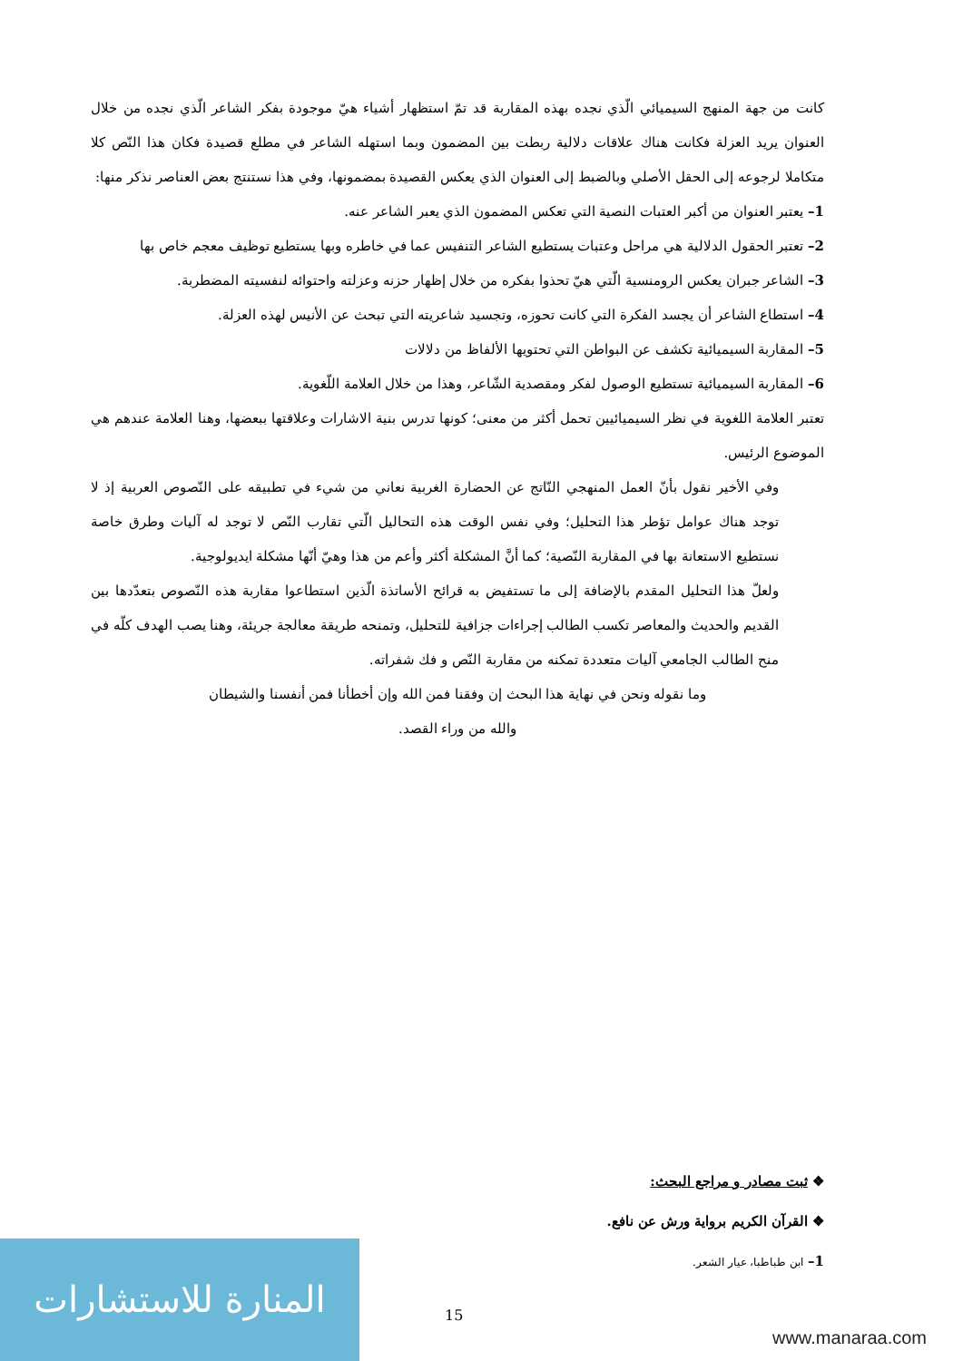كانت من جهة المنهج السيميائي الّذي نجده بهذه المقاربة قد تمّ استظهار أشياء هيّ موجودة بفكر الشاعر الّذي نجده من خلال العنوان يريد العزلة فكانت هناك علاقات دلالية ربطت بين المضمون وبما استهله الشاعر في مطلع قصيدة فكان هذا النّص كلا متكاملا لرجوعه إلى الحقل الأصلي وبالضبط إلى العنوان الذي يعكس القصيدة بمضمونها، وفي هذا نستنتج بعض العناصر نذكر منها:
1– يعتبر العنوان من أكبر العتبات النصية التي تعكس المضمون الذي يعبر الشاعر عنه.
2– تعتبر الحقول الدلالية هي مراحل وعتبات يستطيع الشاعر التنفيس عما في خاطره وبها يستطيع توظيف معجم خاص بها
3– الشاعر جبران يعكس الرومنسية الّتي هيّ تحذوا بفكره من خلال إظهار حزنه وعزلته واحتوائه لنفسيته المضطربة.
4– استطاع الشاعر أن يجسد الفكرة التي كانت تحوزه، وتجسيد شاعريته التي تبحث عن الأنيس لهذه العزلة.
5– المقاربة السيميائية تكشف عن البواطن التي تحتويها الألفاظ من دلالات
6– المقاربة السيميائية تستطيع الوصول لفكر ومقصدية الشّاعر، وهذا من خلال العلامة اللّغوية.
تعتبر العلامة اللغوية في نظر السيميائيين تحمل أكثر من معنى؛ كونها تدرس بنية الاشارات وعلاقتها ببعضها، وهنا العلامة عندهم هي الموضوع الرئيس.
وفي الأخير نقول بأنّ العمل المنهجي النّاتج عن الحضارة الغربية نعاني من شيء في تطبيقه على النّصوص العربية إذ لا توجد هناك عوامل تؤطر هذا التحليل؛ وفي نفس الوقت هذه التحاليل الّتي تقارب النّص لا توجد له آليات وطرق خاصة نستطيع الاستعانة بها في المقاربة النّصية؛ كما أنَّ المشكلة أكثر وأعم من هذا وهيّ أنّها مشكلة ايديولوجية.
ولعلّ هذا التحليل المقدم بالإضافة إلى ما تستفيض به قرائح الأساتذة الّذين استطاعوا مقاربة هذه النّصوص بتعدّدها بين القديم والحديث والمعاصر تكسب الطالب إجراءات جزافية للتحليل، وتمنحه طريقة معالجة جريئة، وهنا يصب الهدف كلّه في منح الطالب الجامعي آليات متعددة تمكنه من مقاربة النّص و فك شفراته.
وما نقوله ونحن في نهاية هذا البحث إن وفقنا فمن الله وإن أخطأنا فمن أنفسنا والشيطان
والله من وراء القصد.
❖ ثبت مصادر و مراجع البحث:
❖ القرآن الكريم برواية ورش عن نافع.
1– ابن طباطبا، عيار الشعر.
15
المنارة للاستشارات
www.manaraa.com